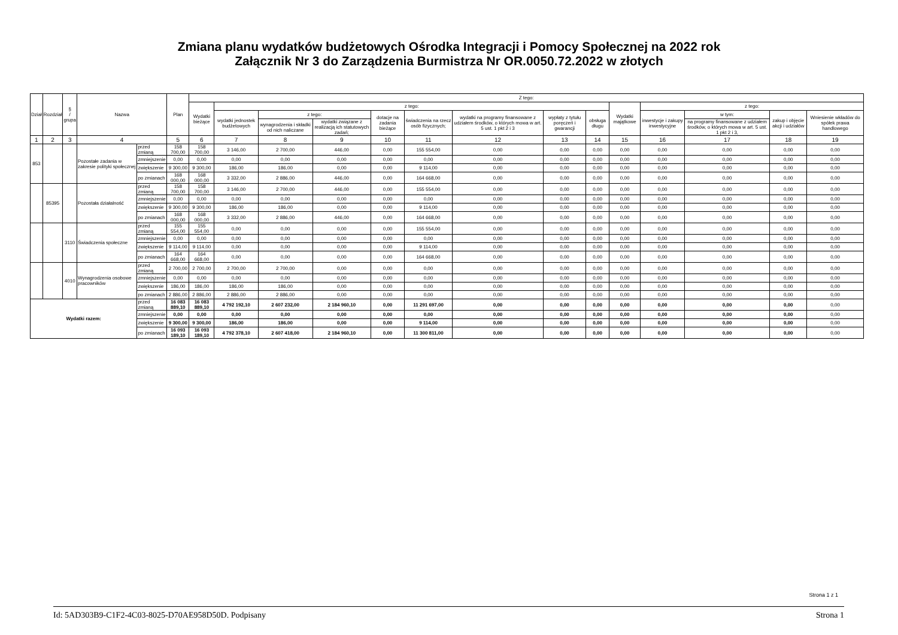Zmiana planu wydatków budżetowych Ośrodka Integracji i Pomocy Społecznej na 2022 rok
Załącznik Nr 3 do Zarządzenia Burmistrza Nr OR.0050.72.2022 w złotych
| Dział | Rozdział | § / grupa | Nazwa | | Plan | Z tego: | | | | | | | | | | | | | |
| --- | --- | --- | --- | --- | --- | --- | --- | --- | --- | --- | --- | --- | --- | --- | --- | --- | --- | --- | --- |
| | | | | | | Wydatki bieżące | z tego: | | | | | | | | Wydatki majątkowe | z tego: | | | |
| | | | | | | | wydatki jednostek budżetowych | z tego: | | dotacje na zadania bieżące | świadczenia na rzecz osób fizycznych; | wydatki na programy finansowane z udziałem środków, o których mowa w art. 5 ust. 1 pkt 2 i 3 | wypłaty z tytułu poręczeń i gwarancji | obsługa długu | | inwestycje i zakupy inwestycyjne | w tym: | zakup i objęcie akcji i udziałów | Wniesienie wkładów do spółek prawa handlowego |
| | | | | | | | | wynagrodzenia i składki od nich naliczane | wydatki związane z realizacją ich statutowych zadań; | | | | | | | | na programy finansowane z udziałem środków, o których mowa w art. 5 ust. 1 pkt 2 i 3, | | |
| 1 | 2 | 3 | 4 | | 5 | 6 | 7 | 8 | 9 | 10 | 11 | 12 | 13 | 14 | 15 | 16 | 17 | 18 | 19 |
| 853 | | | Pozostałe zadania w zakresie polityki społecznej | przed zmianą | 158 700,00 | 158 700,00 | 3 146,00 | 2 700,00 | 446,00 | 0,00 | 155 554,00 | 0,00 | 0,00 | 0,00 | 0,00 | 0,00 | 0,00 | 0,00 | 0,00 |
| | | | | zmniejszenie | 0,00 | 0,00 | 0,00 | 0,00 | 0,00 | 0,00 | 0,00 | 0,00 | 0,00 | 0,00 | 0,00 | 0,00 | 0,00 | 0,00 | 0,00 |
| | | | | zwiększenie | 9 300,00 | 9 300,00 | 186,00 | 186,00 | 0,00 | 0,00 | 9 114,00 | 0,00 | 0,00 | 0,00 | 0,00 | 0,00 | 0,00 | 0,00 | 0,00 |
| | | | | po zmianach | 168 000,00 | 168 000,00 | 3 332,00 | 2 886,00 | 446,00 | 0,00 | 164 668,00 | 0,00 | 0,00 | 0,00 | 0,00 | 0,00 | 0,00 | 0,00 | 0,00 |
| | 85395 | | Pozostała działalność | przed zmianą | 158 700,00 | 158 700,00 | 3 146,00 | 2 700,00 | 446,00 | 0,00 | 155 554,00 | 0,00 | 0,00 | 0,00 | 0,00 | 0,00 | 0,00 | 0,00 | 0,00 |
| | | | | zmniejszenie | 0,00 | 0,00 | 0,00 | 0,00 | 0,00 | 0,00 | 0,00 | 0,00 | 0,00 | 0,00 | 0,00 | 0,00 | 0,00 | 0,00 | 0,00 |
| | | | | zwiększenie | 9 300,00 | 9 300,00 | 186,00 | 186,00 | 0,00 | 0,00 | 9 114,00 | 0,00 | 0,00 | 0,00 | 0,00 | 0,00 | 0,00 | 0,00 | 0,00 |
| | | | | po zmianach | 168 000,00 | 168 000,00 | 3 332,00 | 2 886,00 | 446,00 | 0,00 | 164 668,00 | 0,00 | 0,00 | 0,00 | 0,00 | 0,00 | 0,00 | 0,00 | 0,00 |
| | | 3110 | Świadczenia społeczne | przed zmianą | 155 554,00 | 155 554,00 | 0,00 | 0,00 | 0,00 | 0,00 | 155 554,00 | 0,00 | 0,00 | 0,00 | 0,00 | 0,00 | 0,00 | 0,00 | 0,00 |
| | | | | zmniejszenie | 0,00 | 0,00 | 0,00 | 0,00 | 0,00 | 0,00 | 0,00 | 0,00 | 0,00 | 0,00 | 0,00 | 0,00 | 0,00 | 0,00 | 0,00 |
| | | | | zwiększenie | 9 114,00 | 9 114,00 | 0,00 | 0,00 | 0,00 | 0,00 | 9 114,00 | 0,00 | 0,00 | 0,00 | 0,00 | 0,00 | 0,00 | 0,00 | 0,00 |
| | | | | po zmianach | 164 668,00 | 164 668,00 | 0,00 | 0,00 | 0,00 | 0,00 | 164 668,00 | 0,00 | 0,00 | 0,00 | 0,00 | 0,00 | 0,00 | 0,00 | 0,00 |
| | | 4010 | Wynagrodzenia osobowe pracowników | przed zmianą | 2 700,00 | 2 700,00 | 2 700,00 | 2 700,00 | 0,00 | 0,00 | 0,00 | 0,00 | 0,00 | 0,00 | 0,00 | 0,00 | 0,00 | 0,00 | 0,00 |
| | | | | zmniejszenie | 0,00 | 0,00 | 0,00 | 0,00 | 0,00 | 0,00 | 0,00 | 0,00 | 0,00 | 0,00 | 0,00 | 0,00 | 0,00 | 0,00 | 0,00 |
| | | | | zwiększenie | 186,00 | 186,00 | 186,00 | 186,00 | 0,00 | 0,00 | 0,00 | 0,00 | 0,00 | 0,00 | 0,00 | 0,00 | 0,00 | 0,00 | 0,00 |
| | | | | po zmianach | 2 886,00 | 2 886,00 | 2 886,00 | 2 886,00 | 0,00 | 0,00 | 0,00 | 0,00 | 0,00 | 0,00 | 0,00 | 0,00 | 0,00 | 0,00 | 0,00 |
| Wydatki razem: | | | | przed zmianą | 16 083 889,10 | 16 083 889,10 | 4 792 192,10 | 2 607 232,00 | 2 184 960,10 | 0,00 | 11 291 697,00 | 0,00 | 0,00 | 0,00 | 0,00 | 0,00 | 0,00 | 0,00 | 0,00 |
| | | | | zmniejszenie | 0,00 | 0,00 | 0,00 | 0,00 | 0,00 | 0,00 | 0,00 | 0,00 | 0,00 | 0,00 | 0,00 | 0,00 | 0,00 | 0,00 | 0,00 |
| | | | | zwiększenie | 9 300,00 | 9 300,00 | 186,00 | 186,00 | 0,00 | 0,00 | 9 114,00 | 0,00 | 0,00 | 0,00 | 0,00 | 0,00 | 0,00 | 0,00 | 0,00 |
| | | | | po zmianach | 16 093 189,10 | 16 093 189,10 | 4 792 378,10 | 2 607 418,00 | 2 184 960,10 | 0,00 | 11 300 811,00 | 0,00 | 0,00 | 0,00 | 0,00 | 0,00 | 0,00 | 0,00 | 0,00 |
Strona 1 z 1
Id: 5AD303B9-C1F2-4C03-8025-D70AE958D50D. Podpisany Strona 1